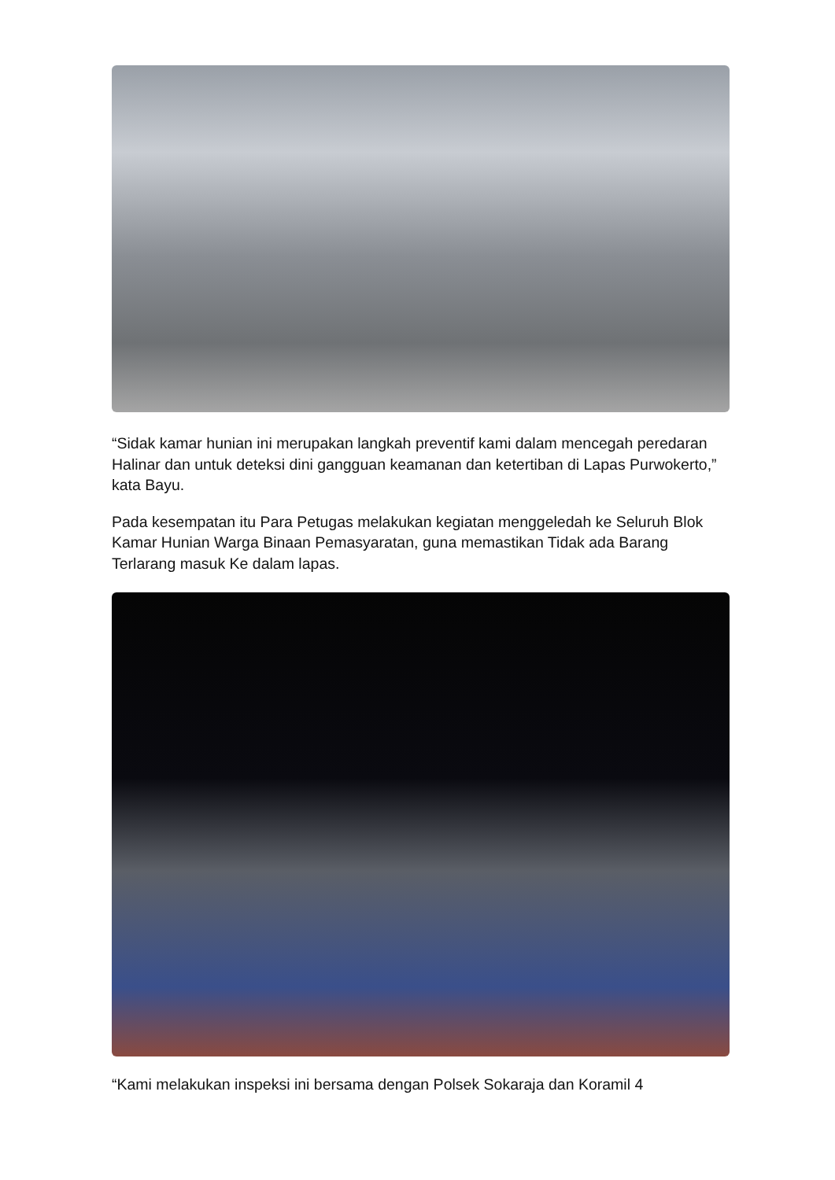“Sidak kamar hunian ini merupakan langkah preventif kami dalam mencegah peredaran Halinar dan untuk deteksi dini gangguan keamanan dan ketertiban di Lapas Purwokerto,” kata Bayu.
Pada kesempatan itu Para Petugas melakukan kegiatan menggeledah ke Seluruh Blok Kamar Hunian Warga Binaan Pemasyaratan, guna memastikan Tidak ada Barang Terlarang masuk Ke dalam lapas.
“Kami melakukan inspeksi ini bersama dengan Polsek Sokaraja dan Koramil 4